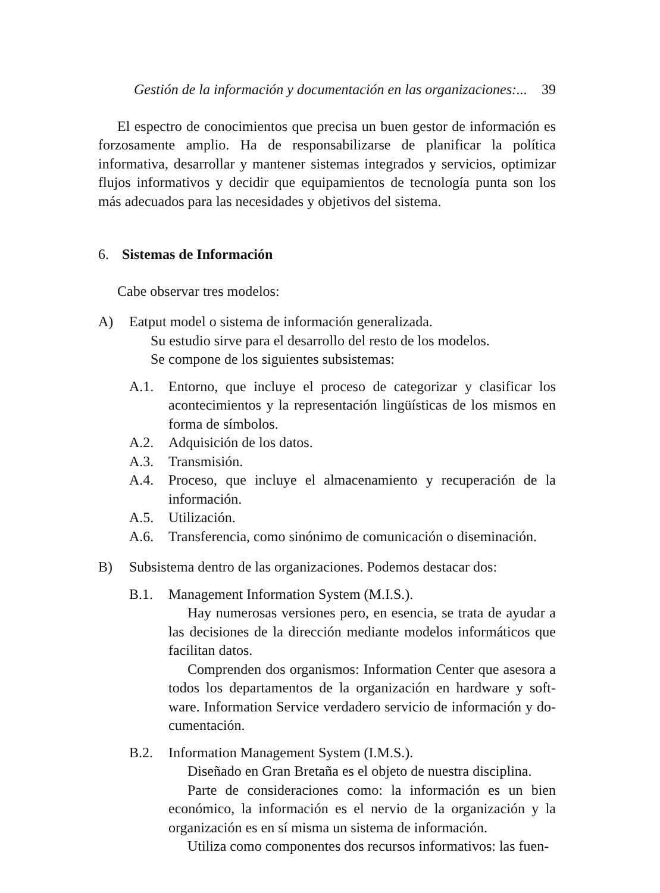Gestión de la información y documentación en las organizaciones:... 39
El espectro de conocimientos que precisa un buen gestor de información es forzosamente amplio. Ha de responsabilizarse de planificar la política informativa, desarrollar y mantener sistemas integrados y servicios, optimizar flujos informativos y decidir que equipamientos de tecnología punta son los más adecuados para las necesidades y objetivos del sistema.
6. Sistemas de Información
Cabe observar tres modelos:
A) Eatput model o sistema de información generalizada.
Su estudio sirve para el desarrollo del resto de los modelos.
Se compone de los siguientes subsistemas:
A.1. Entorno, que incluye el proceso de categorizar y clasificar los acontecimientos y la representación lingüísticas de los mismos en forma de símbolos.
A.2. Adquisición de los datos.
A.3. Transmisión.
A.4. Proceso, que incluye el almacenamiento y recuperación de la información.
A.5. Utilización.
A.6. Transferencia, como sinónimo de comunicación o diseminación.
B) Subsistema dentro de las organizaciones. Podemos destacar dos:
B.1. Management Information System (M.I.S.).
Hay numerosas versiones pero, en esencia, se trata de ayudar a las decisiones de la dirección mediante modelos informáticos que facilitan datos.
Comprenden dos organismos: Information Center que asesora a todos los departamentos de la organización en hardware y soft-ware. Information Service verdadero servicio de información y do-cumentación.
B.2. Information Management System (I.M.S.).
Diseñado en Gran Bretaña es el objeto de nuestra disciplina.
Parte de consideraciones como: la información es un bien económico, la información es el nervio de la organización y la organización es en sí misma un sistema de información.
Utiliza como componentes dos recursos informativos: las fuen-